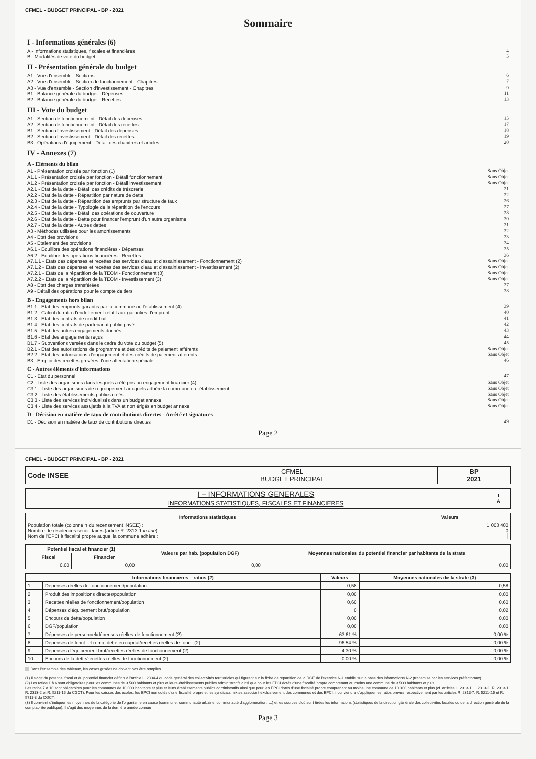CFMEL - BUDGET PRINCIPAL - BP - 2021
Sommaire
| I - Informations générales (6) | |
| A - Informations statistiques, fiscales et financières | 4 |
| B - Modalités de vote du budget | 5 |
| II - Présentation générale du budget | |
| A1 - Vue d'ensemble - Sections | 6 |
| A2 - Vue d'ensemble - Section de fonctionnement - Chapitres | 7 |
| A3 - Vue d'ensemble - Section d'investissement - Chapitres | 9 |
| B1 - Balance générale du budget - Dépenses | 11 |
| B2 - Balance générale du budget - Recettes | 13 |
| III - Vote du budget | |
| A1 - Section de fonctionnement - Détail des dépenses | 15 |
| A2 - Section de fonctionnement - Détail des recettes | 17 |
| B1 - Section d'investissement - Détail des dépenses | 18 |
| B2 - Section d'investissement - Détail des recettes | 19 |
| B3 - Opérations d'équipement - Détail des chapitres et articles | 20 |
| IV - Annexes (7) | |
| A - Eléments du bilan | |
| A1 - Présentation croisée par fonction (1) | Sans Objet |
| A1.1 - Présentation croisée par fonction - Détail fonctionnement | Sans Objet |
| A1.2 - Présentation croisée par fonction - Détail investissement | Sans Objet |
| A2.1 - Etat de la dette - Détail des crédits de trésorerie | 21 |
| A2.2 - Etat de la dette - Répartition par nature de dette | 22 |
| A2.3 - Etat de la dette - Répartition des emprunts par structure de taux | 26 |
| A2.4 - Etat de la dette - Typologie de la répartition de l'encours | 27 |
| A2.5 - Etat de la dette - Détail des opérations de couverture | 28 |
| A2.6 - Etat de la dette - Dette pour financer l'emprunt d'un autre organisme | 30 |
| A2.7 - Etat de la dette - Autres dettes | 31 |
| A3 - Méthodes utilisées pour les amortissements | 32 |
| A4 - Etat des provisions | 33 |
| A5 - Etalement des provisions | 34 |
| A6.1 - Equilibre des opérations financières - Dépenses | 35 |
| A6.2 - Equilibre des opérations financières - Recettes | 36 |
| A7.1.1 - Etats des dépenses et recettes des services d'eau et d'assainissement - Fonctionnement (2) | Sans Objet |
| A7.1.2 - Etats des dépenses et recettes des services d'eau et d'assainissement - Investissement (2) | Sans Objet |
| A7.2.1 - Etats de la répartition de la TEOM - Fonctionnement (3) | Sans Objet |
| A7.2.2 - Etats de la répartition de la TEOM - Investissement (3) | Sans Objet |
| A8 - Etat des charges transférées | 37 |
| A9 - Détail des opérations pour le compte de tiers | 38 |
| B - Engagements hors bilan | |
| B1.1 - Etat des emprunts garantis par la commune ou l'établissement (4) | 39 |
| B1.2 - Calcul du ratio d'endettement relatif aux garanties d'emprunt | 40 |
| B1.3 - Etat des contrats de crédit-bail | 41 |
| B1.4 - Etat des contrats de partenariat public-privé | 42 |
| B1.5 - Etat des autres engagements donnés | 43 |
| B1.6 - Etat des engagements reçus | 44 |
| B1.7 - Subventions versées dans le cadre du vote du budget (5) | 45 |
| B2.1 - Etat des autorisations de programme et des crédits de paiement afférents | Sans Objet |
| B2.2 - Etat des autorisations d'engagement et des crédits de paiement afférents | Sans Objet |
| B3 - Emploi des recettes grevées d'une affectation spéciale | 46 |
| C - Autres éléments d'informations | |
| C1 - Etat du personnel | 47 |
| C2 - Liste des organismes dans lesquels a été pris un engagement financier (4) | Sans Objet |
| C3.1 - Liste des organismes de regroupement auxquels adhère la commune ou l'établissement | Sans Objet |
| C3.2 - Liste des établissements publics créés | Sans Objet |
| C3.3 - Liste des services individualisés dans un budget annexe | Sans Objet |
| C3.4 - Liste des services assujettis à la TVA et non érigés en budget annexe | Sans Objet |
| D - Décision en matière de taux de contributions directes - Arrêté et signatures | |
| D1 - Décision en matière de taux de contributions directes | 49 |
Page 2
CFMEL - BUDGET PRINCIPAL - BP - 2021
| Code INSEE | CFMEL BUDGET PRINCIPAL | BP 2021 |
| I – INFORMATIONS GENERALES INFORMATIONS STATISTIQUES, FISCALES ET FINANCIERES | I A |
| Informations statistiques | Valeurs |
| --- | --- |
| Population totale (colonne h du recensement INSEE) : Nombre de résidences secondaires (article R. 2313-1 in fine ) : Nom de l'EPCI à fiscalité propre auquel la commune adhère : | 1 003 400 0 |
| Potentiel fiscal et financier (1) | | Valeurs par hab. (population DGF) | Moyennes nationales du potentiel financier par habitants de la strate |
| --- | --- | --- | --- |
| Fiscal | Financier | | |
| 0,00 | 0,00 | 0,00 | 0,00 |
| Informations financières – ratios (2) | | Valeurs | Moyennes nationales de la strate (3) |
| --- | --- | --- | --- |
| 1 | Dépenses réelles de fonctionnement/population | 0,58 | 0,58 |
| 2 | Produit des impositions directes/population | 0,00 | 0,00 |
| 3 | Recettes réelles de fonctionnement/population | 0,60 | 0,60 |
| 4 | Dépenses d'équipement brut/population | 0 | 0,02 |
| 5 | Encours de dette/population | 0,00 | 0,00 |
| 6 | DGF/population | 0,00 | 0,00 |
| 7 | Dépenses de personnel/dépenses réelles de fonctionnement (2) | 63,61 % | 0,00 % |
| 8 | Dépenses de fonct. et remb. dette en capital/recettes réelles de fonct. (2) | 96,54 % | 0,00 % |
| 9 | Dépenses d'équipement brut/recettes réelles de fonctionnement (2) | 4,30 % | 0,00 % |
| 10 | Encours de la dette/recettes réelles de fonctionnement (2) | 0,00 % | 0,00 % |
Dans l'ensemble des tableaux, les cases grisées ne doivent pas être remplies
(1) Il s'agit du potentiel fiscal et du potentiel financier définis à l'article L. 2334-4 du code général des collectivités territoriales qui figurent sur la fiche de répartition de la DGF de l'exercice N-1 établie sur la base des informations N-2 (transmise par les services préfectoraux)
(2) Les ratios 1 à 6 sont obligatoires pour les communes de 3 500 habitants et plus et leurs établissements publics administratifs ainsi que pour les EPCI dotés d'une fiscalité propre comprenant au moins une commune de 3 500 habitants et plus.
Les ratios 7 à 10 sont obligatoires pour les communes de 10 000 habitants et plus et leurs établissements publics administratifs ainsi que pour les EPCI dotés d'une fiscalité propre comprenant au moins une commune de 10 000 habitants et plus (cf. articles L. 2313-1, L. 2313-2, R. 2313-1, R. 2313-2 et R. 5211-15 du CGCT). Pour les caisses des écoles, les EPCI non dotés d'une fiscalité propre et les syndicats mixtes associant exclusivement des communes et des EPCI, il conviendra d'appliquer les ratios prévus respectivement par les articles R. 2313-7, R. 5211-15 et R. 5711-3 du CGCT.
(3) Il convient d'indiquer les moyennes de la catégorie de l'organisme en cause (commune, communauté urbaine, communauté d'agglomération, ...) et les sources d'où sont tirées les informations (statistiques de la direction générale des collectivités locales ou de la direction générale de la comptabilité publique). Il s'agit des moyennes de la dernière année connue
Page 3